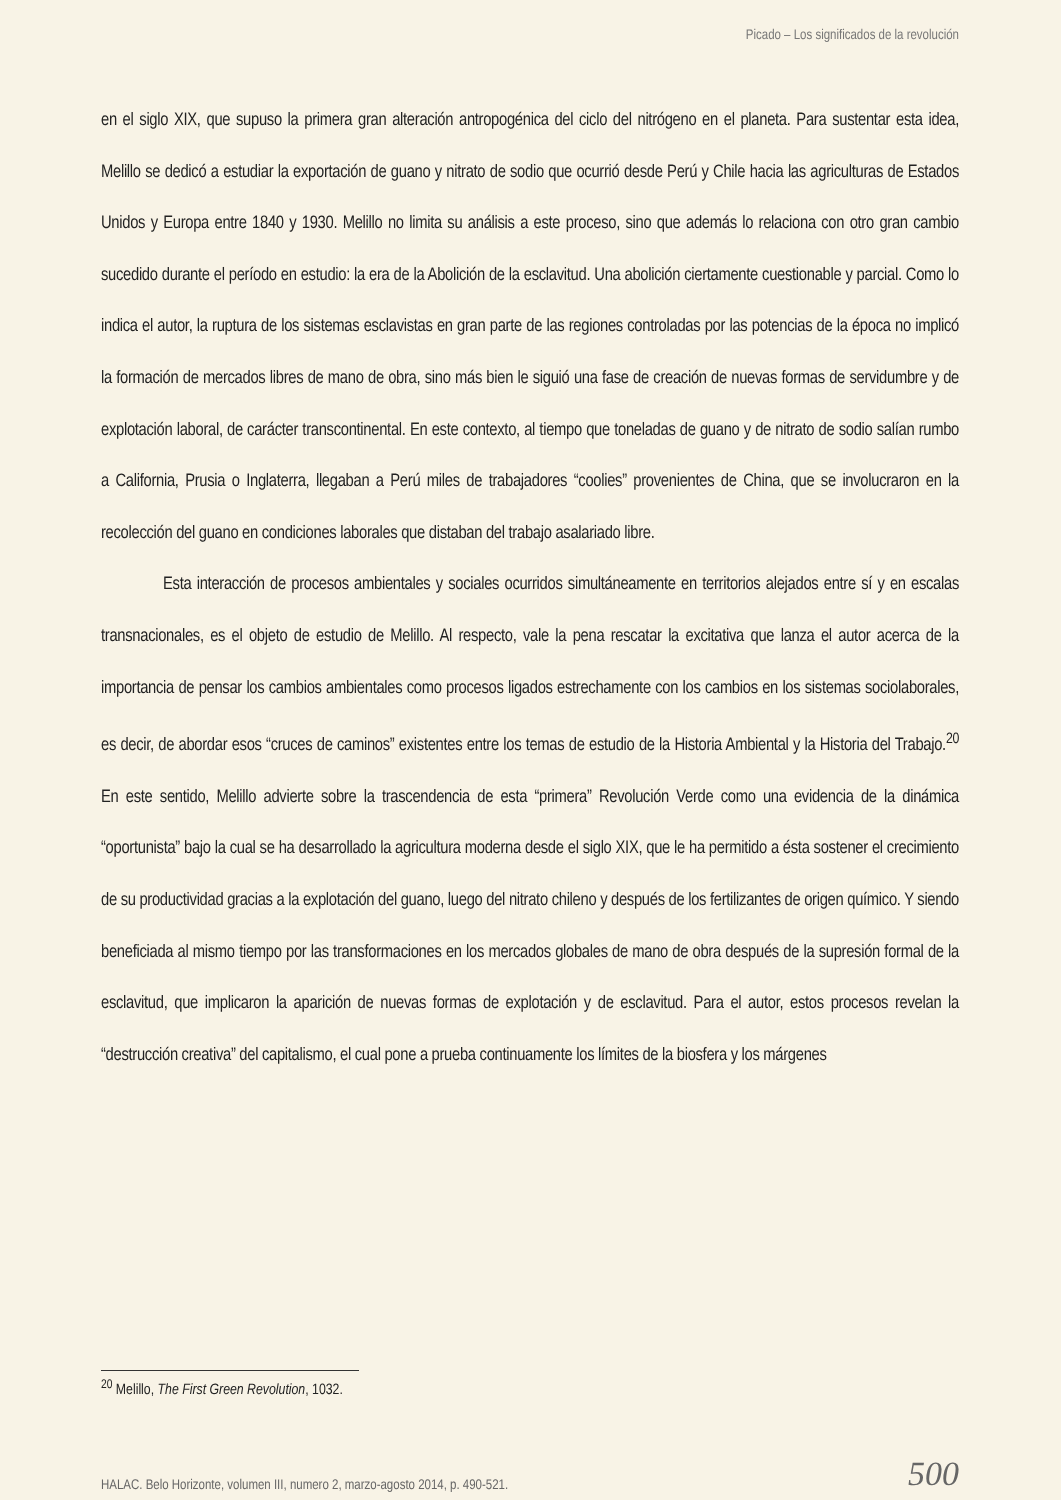Picado – Los significados de la revolución
en el siglo XIX, que supuso la primera gran alteración antropogénica del ciclo del nitrógeno en el planeta. Para sustentar esta idea, Melillo se dedicó a estudiar la exportación de guano y nitrato de sodio que ocurrió desde Perú y Chile hacia las agriculturas de Estados Unidos y Europa entre 1840 y 1930. Melillo no limita su análisis a este proceso, sino que además lo relaciona con otro gran cambio sucedido durante el período en estudio: la era de la Abolición de la esclavitud. Una abolición ciertamente cuestionable y parcial. Como lo indica el autor, la ruptura de los sistemas esclavistas en gran parte de las regiones controladas por las potencias de la época no implicó la formación de mercados libres de mano de obra, sino más bien le siguió una fase de creación de nuevas formas de servidumbre y de explotación laboral, de carácter transcontinental. En este contexto, al tiempo que toneladas de guano y de nitrato de sodio salían rumbo a California, Prusia o Inglaterra, llegaban a Perú miles de trabajadores “coolies” provenientes de China, que se involucraron en la recolección del guano en condiciones laborales que distaban del trabajo asalariado libre.
Esta interacción de procesos ambientales y sociales ocurridos simultáneamente en territorios alejados entre sí y en escalas transnacionales, es el objeto de estudio de Melillo. Al respecto, vale la pena rescatar la excitativa que lanza el autor acerca de la importancia de pensar los cambios ambientales como procesos ligados estrechamente con los cambios en los sistemas sociolaborales, es decir, de abordar esos “cruces de caminos” existentes entre los temas de estudio de la Historia Ambiental y la Historia del Trabajo.<sup>20</sup> En este sentido, Melillo advierte sobre la trascendencia de esta “primera” Revolución Verde como una evidencia de la dinámica “oportunista” bajo la cual se ha desarrollado la agricultura moderna desde el siglo XIX, que le ha permitido a ésta sostener el crecimiento de su productividad gracias a la explotación del guano, luego del nitrato chileno y después de los fertilizantes de origen químico. Y siendo beneficiada al mismo tiempo por las transformaciones en los mercados globales de mano de obra después de la supresión formal de la esclavitud, que implicaron la aparición de nuevas formas de explotación y de esclavitud. Para el autor, estos procesos revelan la “destrucción creativa” del capitalismo, el cual pone a prueba continuamente los límites de la biosfera y los márgenes
<sup>20</sup> Melillo, The First Green Revolution, 1032.
HALAC. Belo Horizonte, volumen III, numero 2, marzo-agosto 2014, p. 490-521. 500